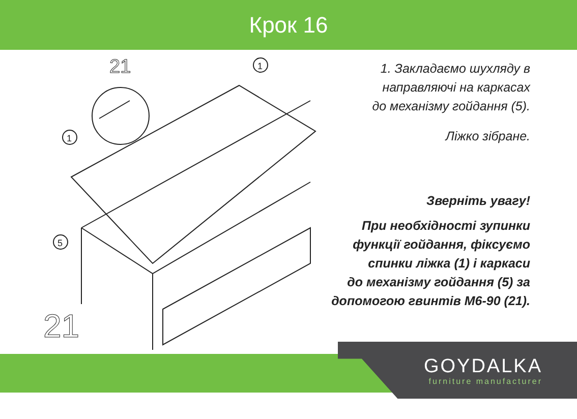Крок 16
21
21
1
1
5
1. Закладаємо шухляду в
направляючі на каркасах
до механізму гойдання (5).
Ліжко зібране.
Зверніть увагу!
При необхідності зупинки
функції гойдання, фіксуємо
спинки ліжка (1) і каркаси
до механізму гойдання (5) за
допомогою гвинтів М6-90 (21).
GOYDALKA
furniture manufacturer